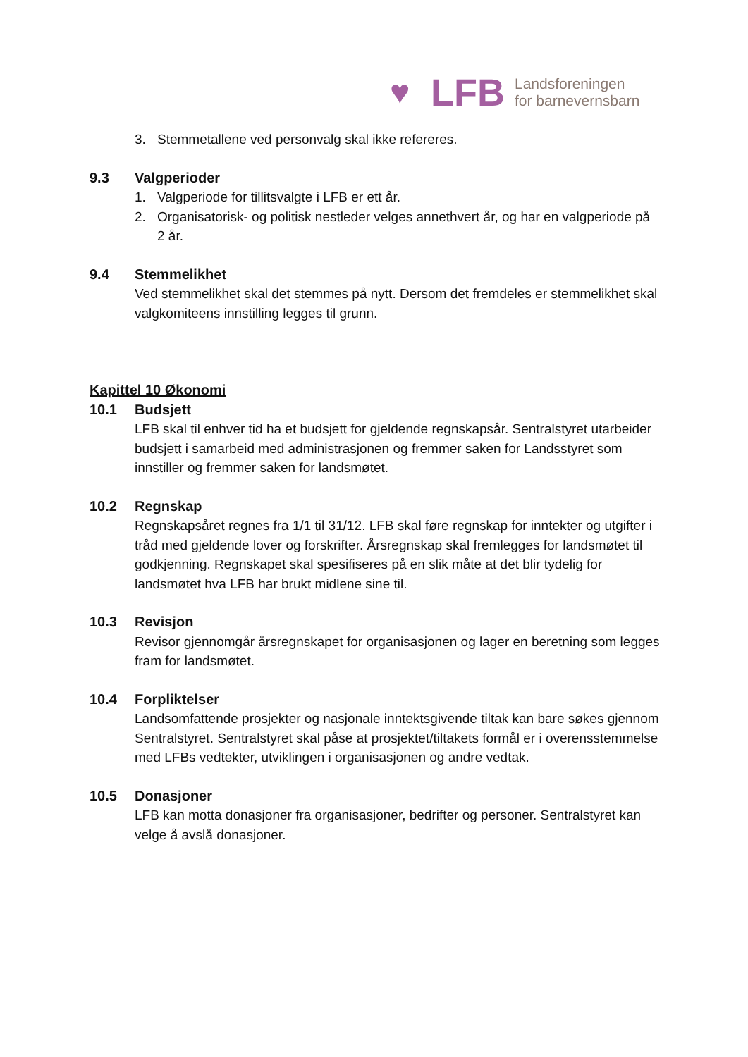♥
LFB
Landsforeningen
for barnevernsbarn
3. Stemmetallene ved personvalg skal ikke refereres.
9.3 Valgperioder
1. Valgperiode for tillitsvalgte i LFB er ett år.
2. Organisatorisk- og politisk nestleder velges annethvert år, og har en valgperiode på 2 år.
9.4 Stemmelikhet
Ved stemmelikhet skal det stemmes på nytt. Dersom det fremdeles er stemmelikhet skal valgkomiteens innstilling legges til grunn.
Kapittel 10 Økonomi
10.1 Budsjett
LFB skal til enhver tid ha et budsjett for gjeldende regnskapsår. Sentralstyret utarbeider budsjett i samarbeid med administrasjonen og fremmer saken for Landsstyret som innstiller og fremmer saken for landsmøtet.
10.2 Regnskap
Regnskapsåret regnes fra 1/1 til 31/12. LFB skal føre regnskap for inntekter og utgifter i tråd med gjeldende lover og forskrifter. Årsregnskap skal fremlegges for landsmøtet til godkjenning. Regnskapet skal spesifiseres på en slik måte at det blir tydelig for landsmøtet hva LFB har brukt midlene sine til.
10.3 Revisjon
Revisor gjennomgår årsregnskapet for organisasjonen og lager en beretning som legges fram for landsmøtet.
10.4 Forpliktelser
Landsomfattende prosjekter og nasjonale inntektsgivende tiltak kan bare søkes gjennom Sentralstyret. Sentralstyret skal påse at prosjektet/tiltakets formål er i overensstemmelse med LFBs vedtekter, utviklingen i organisasjonen og andre vedtak.
10.5 Donasjoner
LFB kan motta donasjoner fra organisasjoner, bedrifter og personer. Sentralstyret kan velge å avslå donasjoner.